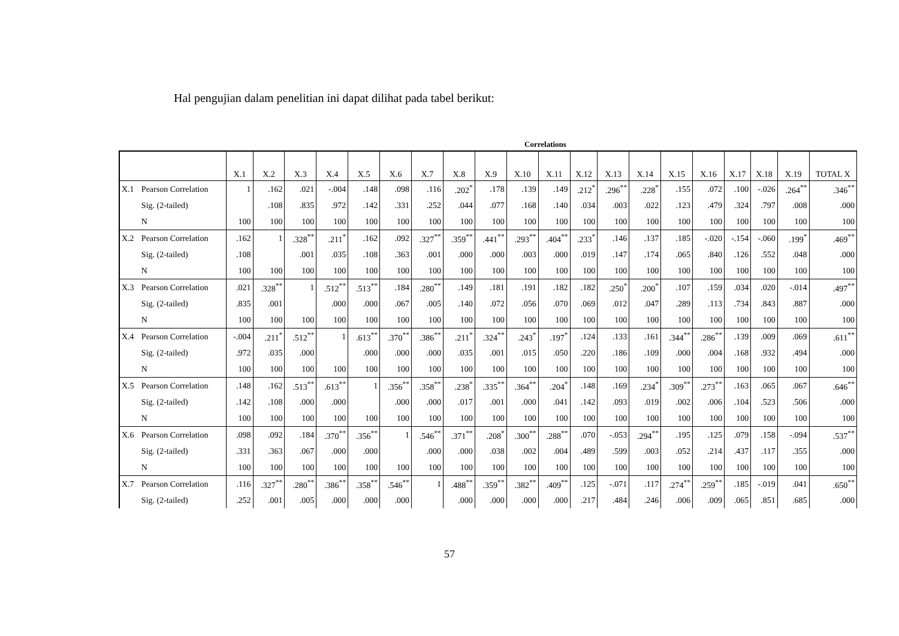Hal pengujian dalam penelitian ini dapat dilihat pada tabel berikut:
Correlations
| | | X.1 | X.2 | X.3 | X.4 | X.5 | X.6 | X.7 | X.8 | X.9 | X.10 | X.11 | X.12 | X.13 | X.14 | X.15 | X.16 | X.17 | X.18 | X.19 | TOTAL X |
| --- | --- | --- | --- | --- | --- | --- | --- | --- | --- | --- | --- | --- | --- | --- | --- | --- | --- | --- | --- | --- | --- |
| X.1 | Pearson Correlation | 1 | .162 | .021 | -.004 | .148 | .098 | .116 | .202<sup>*</sup> | .178 | .139 | .149 | .212<sup>*</sup> | .296<sup>**</sup> | .228<sup>*</sup> | .155 | .072 | .100 | -.026 | .264<sup>**</sup> | .346<sup>**</sup> |
| | Sig. (2-tailed) | | .108 | .835 | .972 | .142 | .331 | .252 | .044 | .077 | .168 | .140 | .034 | .003 | .022 | .123 | .479 | .324 | .797 | .008 | .000 |
| | N | 100 | 100 | 100 | 100 | 100 | 100 | 100 | 100 | 100 | 100 | 100 | 100 | 100 | 100 | 100 | 100 | 100 | 100 | 100 | 100 |
| X.2 | Pearson Correlation | .162 | 1 | .328<sup>**</sup> | .211<sup>*</sup> | .162 | .092 | .327<sup>**</sup> | .359<sup>**</sup> | .441<sup>**</sup> | .293<sup>**</sup> | .404<sup>**</sup> | .233<sup>*</sup> | .146 | .137 | .185 | -.020 | -.154 | -.060 | .199<sup>*</sup> | .469<sup>**</sup> |
| | Sig. (2-tailed) | .108 | | .001 | .035 | .108 | .363 | .001 | .000 | .000 | .003 | .000 | .019 | .147 | .174 | .065 | .840 | .126 | .552 | .048 | .000 |
| | N | 100 | 100 | 100 | 100 | 100 | 100 | 100 | 100 | 100 | 100 | 100 | 100 | 100 | 100 | 100 | 100 | 100 | 100 | 100 | 100 |
| X.3 | Pearson Correlation | .021 | .328<sup>**</sup> | 1 | .512<sup>**</sup> | .513<sup>**</sup> | .184 | .280<sup>**</sup> | .149 | .181 | .191 | .182 | .182 | .250<sup>*</sup> | .200<sup>*</sup> | .107 | .159 | .034 | .020 | -.014 | .497<sup>**</sup> |
| | Sig. (2-tailed) | .835 | .001 | | .000 | .000 | .067 | .005 | .140 | .072 | .056 | .070 | .069 | .012 | .047 | .289 | .113 | .734 | .843 | .887 | .000 |
| | N | 100 | 100 | 100 | 100 | 100 | 100 | 100 | 100 | 100 | 100 | 100 | 100 | 100 | 100 | 100 | 100 | 100 | 100 | 100 | 100 |
| X.4 | Pearson Correlation | -.004 | .211<sup>*</sup> | .512<sup>**</sup> | 1 | .613<sup>**</sup> | .370<sup>**</sup> | .386<sup>**</sup> | .211<sup>*</sup> | .324<sup>**</sup> | .243<sup>*</sup> | .197<sup>*</sup> | .124 | .133 | .161 | .344<sup>**</sup> | .286<sup>**</sup> | .139 | .009 | .069 | .611<sup>**</sup> |
| | Sig. (2-tailed) | .972 | .035 | .000 | | .000 | .000 | .000 | .035 | .001 | .015 | .050 | .220 | .186 | .109 | .000 | .004 | .168 | .932 | .494 | .000 |
| | N | 100 | 100 | 100 | 100 | 100 | 100 | 100 | 100 | 100 | 100 | 100 | 100 | 100 | 100 | 100 | 100 | 100 | 100 | 100 | 100 |
| X.5 | Pearson Correlation | .148 | .162 | .513<sup>**</sup> | .613<sup>**</sup> | 1 | .356<sup>**</sup> | .358<sup>**</sup> | .238<sup>*</sup> | .335<sup>**</sup> | .364<sup>**</sup> | .204<sup>*</sup> | .148 | .169 | .234<sup>*</sup> | .309<sup>**</sup> | .273<sup>**</sup> | .163 | .065 | .067 | .646<sup>**</sup> |
| | Sig. (2-tailed) | .142 | .108 | .000 | .000 | | .000 | .000 | .017 | .001 | .000 | .041 | .142 | .093 | .019 | .002 | .006 | .104 | .523 | .506 | .000 |
| | N | 100 | 100 | 100 | 100 | 100 | 100 | 100 | 100 | 100 | 100 | 100 | 100 | 100 | 100 | 100 | 100 | 100 | 100 | 100 | 100 |
| X.6 | Pearson Correlation | .098 | .092 | .184 | .370<sup>**</sup> | .356<sup>**</sup> | 1 | .546<sup>**</sup> | .371<sup>**</sup> | .208<sup>*</sup> | .300<sup>**</sup> | .288<sup>**</sup> | .070 | -.053 | .294<sup>**</sup> | .195 | .125 | .079 | .158 | -.094 | .537<sup>**</sup> |
| | Sig. (2-tailed) | .331 | .363 | .067 | .000 | .000 | | .000 | .000 | .038 | .002 | .004 | .489 | .599 | .003 | .052 | .214 | .437 | .117 | .355 | .000 |
| | N | 100 | 100 | 100 | 100 | 100 | 100 | 100 | 100 | 100 | 100 | 100 | 100 | 100 | 100 | 100 | 100 | 100 | 100 | 100 | 100 |
| X.7 | Pearson Correlation | .116 | .327<sup>**</sup> | .280<sup>**</sup> | .386<sup>**</sup> | .358<sup>**</sup> | .546<sup>**</sup> | 1 | .488<sup>**</sup> | .359<sup>**</sup> | .382<sup>**</sup> | .409<sup>**</sup> | .125 | -.071 | .117 | .274<sup>**</sup> | .259<sup>**</sup> | .185 | -.019 | .041 | .650<sup>**</sup> |
| | Sig. (2-tailed) | .252 | .001 | .005 | .000 | .000 | .000 | | .000 | .000 | .000 | .000 | .217 | .484 | .246 | .006 | .009 | .065 | .851 | .685 | .000 |
57